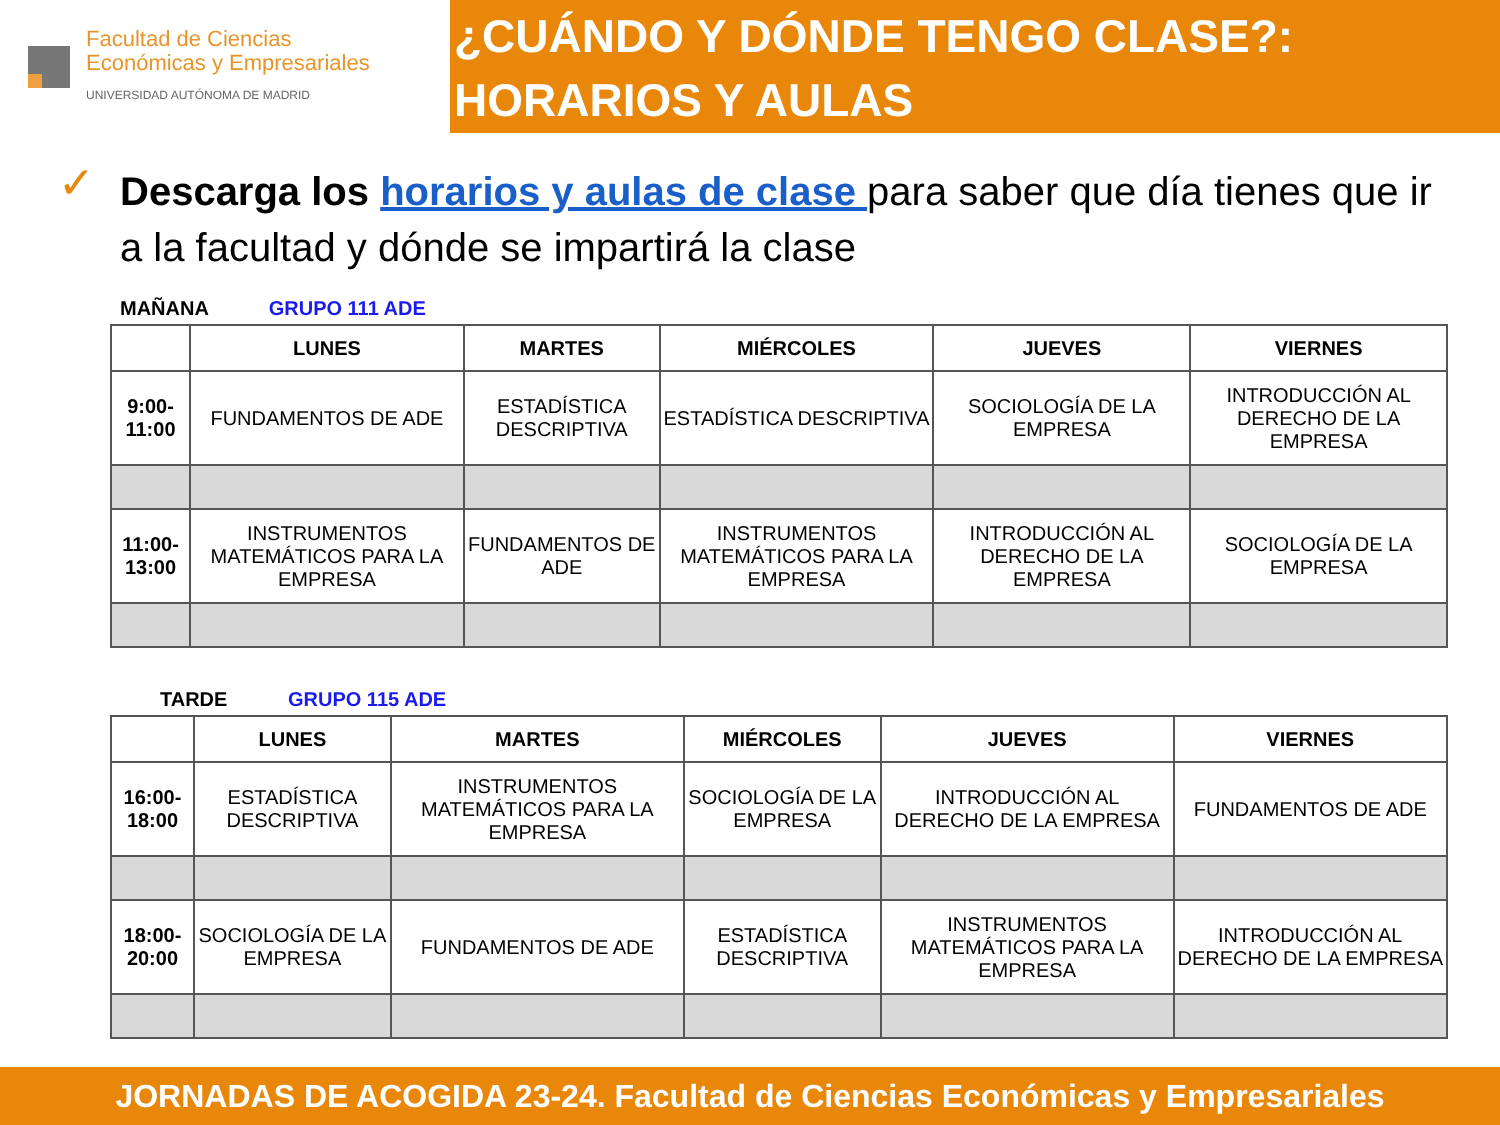Facultad de Ciencias
Económicas y Empresariales
UNIVERSIDAD AUTÓNOMA DE MADRID
¿CUÁNDO Y DÓNDE TENGO CLASE?: HORARIOS Y AULAS
✓ Descarga los horarios y aulas de clase para saber que día tienes que ir a la facultad y dónde se impartirá la clase
MAÑANA GRUPO 111 ADE
| | LUNES | MARTES | MIÉRCOLES | JUEVES | VIERNES |
| --- | --- | --- | --- | --- | --- |
| 9:00-11:00 | FUNDAMENTOS DE ADE | ESTADÍSTICA DESCRIPTIVA | ESTADÍSTICA DESCRIPTIVA | SOCIOLOGÍA DE LA EMPRESA | INTRODUCCIÓN AL DERECHO DE LA EMPRESA |
| 11:00-13:00 | INSTRUMENTOS MATEMÁTICOS PARA LA EMPRESA | FUNDAMENTOS DE ADE | INSTRUMENTOS MATEMÁTICOS PARA LA EMPRESA | INTRODUCCIÓN AL DERECHO DE LA EMPRESA | SOCIOLOGÍA DE LA EMPRESA |
TARDE GRUPO 115 ADE
| | LUNES | MARTES | MIÉRCOLES | JUEVES | VIERNES |
| --- | --- | --- | --- | --- | --- |
| 16:00-18:00 | ESTADÍSTICA DESCRIPTIVA | INSTRUMENTOS MATEMÁTICOS PARA LA EMPRESA | SOCIOLOGÍA DE LA EMPRESA | INTRODUCCIÓN AL DERECHO DE LA EMPRESA | FUNDAMENTOS DE ADE |
| 18:00-20:00 | SOCIOLOGÍA DE LA EMPRESA | FUNDAMENTOS DE ADE | ESTADÍSTICA DESCRIPTIVA | INSTRUMENTOS MATEMÁTICOS PARA LA EMPRESA | INTRODUCCIÓN AL DERECHO DE LA EMPRESA |
JORNADAS DE ACOGIDA 23-24. Facultad de Ciencias Económicas y Empresariales